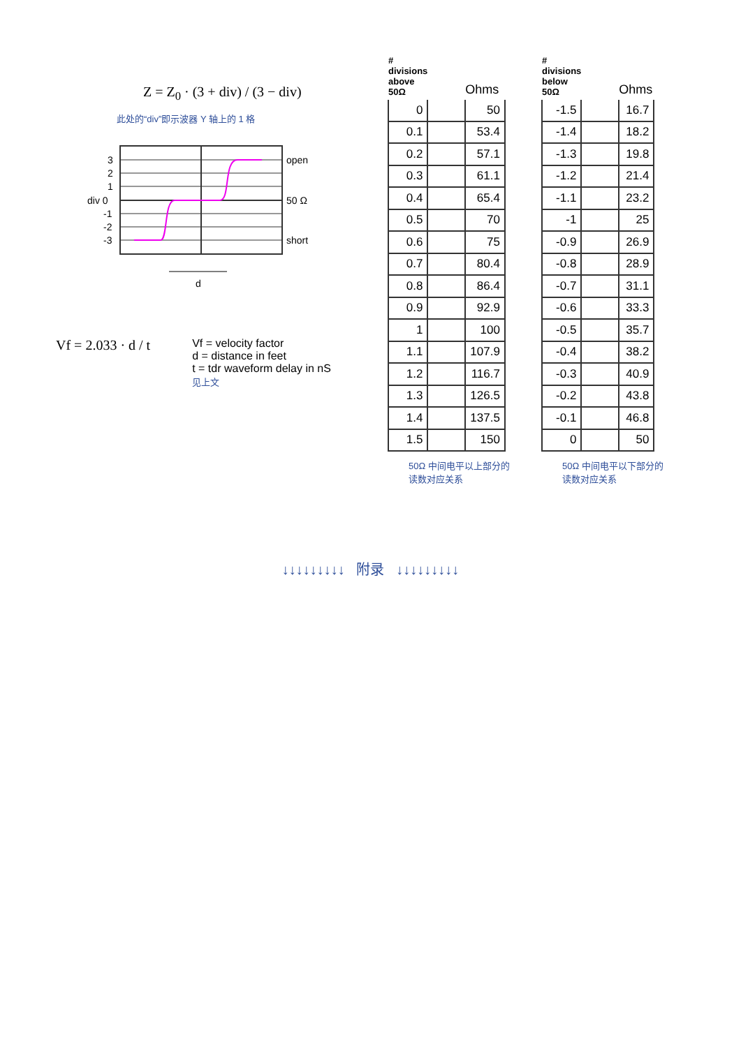Z = Z<sub>0</sub> · (3 + div) / (3 − div)
此处的“div”即示波器 Y 轴上的 1 格
3
2
1
div 0
-1
-2
-3
open
50 Ω
short
d
Vf = 2.033 · d / t
Vf = velocity factor
d = distance in feet
t = tdr waveform delay in nS
见上文
| # divisions above 50Ω | | Ohms |
| --- | --- | --- |
| 0 | | 50 |
| 0.1 | | 53.4 |
| 0.2 | | 57.1 |
| 0.3 | | 61.1 |
| 0.4 | | 65.4 |
| 0.5 | | 70 |
| 0.6 | | 75 |
| 0.7 | | 80.4 |
| 0.8 | | 86.4 |
| 0.9 | | 92.9 |
| 1 | | 100 |
| 1.1 | | 107.9 |
| 1.2 | | 116.7 |
| 1.3 | | 126.5 |
| 1.4 | | 137.5 |
| 1.5 | | 150 |
50Ω 中间电平以上部分的读数对应关系
| # divisions below 50Ω | | Ohms |
| --- | --- | --- |
| -1.5 | | 16.7 |
| -1.4 | | 18.2 |
| -1.3 | | 19.8 |
| -1.2 | | 21.4 |
| -1.1 | | 23.2 |
| -1 | | 25 |
| -0.9 | | 26.9 |
| -0.8 | | 28.9 |
| -0.7 | | 31.1 |
| -0.6 | | 33.3 |
| -0.5 | | 35.7 |
| -0.4 | | 38.2 |
| -0.3 | | 40.9 |
| -0.2 | | 43.8 |
| -0.1 | | 46.8 |
| 0 | | 50 |
50Ω 中间电平以下部分的读数对应关系
↓↓↓↓↓↓↓↓↓ 附录 ↓↓↓↓↓↓↓↓↓